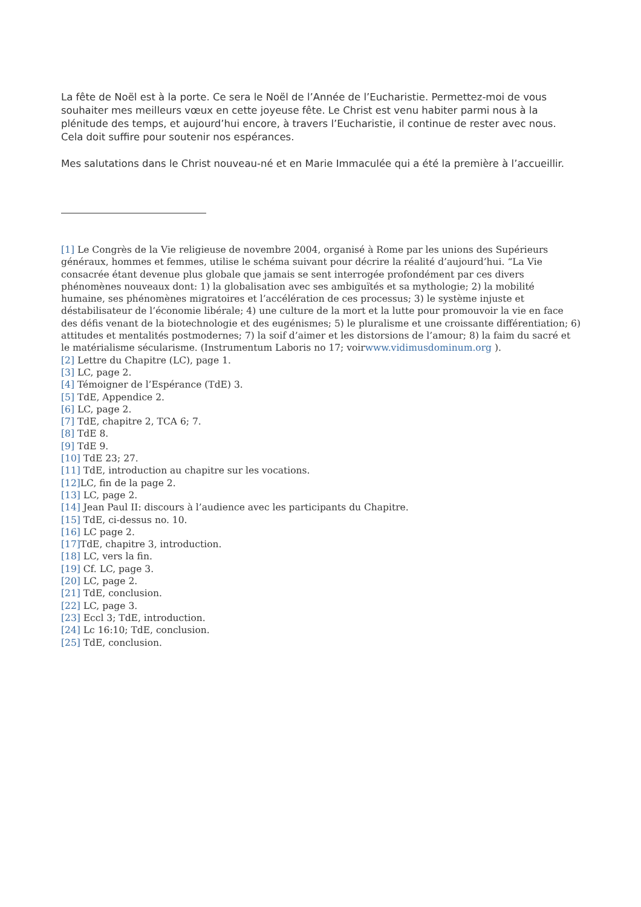La fête de Noël est à la porte. Ce sera le Noël de l’Année de l’Eucharistie. Permettez-moi de vous souhaiter mes meilleurs vœux en cette joyeuse fête. Le Christ est venu habiter parmi nous à la plénitude des temps, et aujourd’hui encore, à travers l’Eucharistie, il continue de rester avec nous. Cela doit suffire pour soutenir nos espérances.
Mes salutations dans le Christ nouveau-né et en Marie Immaculée qui a été la première à l’accueillir.
[1] Le Congrès de la Vie religieuse de novembre 2004, organisé à Rome par les unions des Supérieurs généraux, hommes et femmes, utilise le schéma suivant pour décrire la réalité d’aujourd’hui. “La Vie consacrée étant devenue plus globale que jamais se sent interrogée profondément par ces divers phénomènes nouveaux dont: 1) la globalisation avec ses ambiguïtés et sa mythologie; 2) la mobilité humaine, ses phénomènes migratoires et l’accélération de ces processus; 3) le système injuste et déstabilisateur de l’économie libérale; 4) une culture de la mort et la lutte pour promouvoir la vie en face des défis venant de la biotechnologie et des eugénismes; 5) le pluralisme et une croissante différentiation; 6) attitudes et mentalités postmodernes; 7) la soif d’aimer et les distorsions de l’amour; 8) la faim du sacré et le matérialisme sécularisme. (Instrumentum Laboris no 17; voirwww.vidimusdominum.org ).
[2] Lettre du Chapitre (LC), page 1.
[3] LC, page 2.
[4] Témoigner de l’Espérance (TdE) 3.
[5] TdE, Appendice 2.
[6] LC, page 2.
[7] TdE, chapitre 2, TCA 6; 7.
[8] TdE 8.
[9] TdE 9.
[10] TdE 23; 27.
[11] TdE, introduction au chapitre sur les vocations.
[12] LC, fin de la page 2.
[13] LC, page 2.
[14] Jean Paul II: discours à l’audience avec les participants du Chapitre.
[15] TdE, ci-dessus no. 10.
[16] LC page 2.
[17] TdE, chapitre 3, introduction.
[18] LC, vers la fin.
[19] Cf. LC, page 3.
[20] LC, page 2.
[21] TdE, conclusion.
[22] LC, page 3.
[23] Eccl 3; TdE, introduction.
[24] Lc 16:10; TdE, conclusion.
[25] TdE, conclusion.